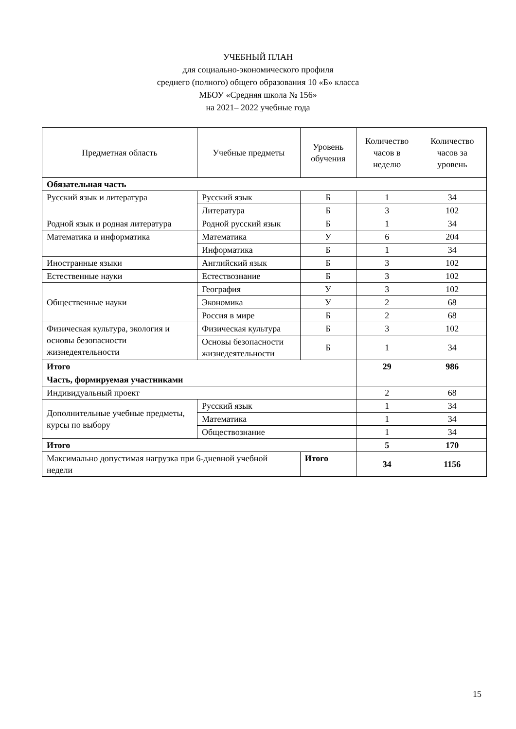УЧЕБНЫЙ ПЛАН
для социально-экономического профиля
среднего (полного) общего образования 10 «Б» класса
МБОУ «Средняя школа № 156»
на 2021– 2022 учебные года
| Предметная область | Учебные предметы | | Уровень обучения | Количество часов в неделю | Количество часов за уровень |
| --- | --- | --- | --- | --- | --- |
| Обязательная часть | | | | | |
| Русский язык и литература | Русский язык | | Б | 1 | 34 |
| | Литература | | Б | 3 | 102 |
| Родной язык и родная литература | Родной русский язык | | Б | 1 | 34 |
| Математика и информатика | Математика | | У | 6 | 204 |
| | Информатика | | Б | 1 | 34 |
| Иностранные языки | Английский язык | | Б | 3 | 102 |
| Естественные науки | Естествознание | | Б | 3 | 102 |
| Общественные науки | География | | У | 3 | 102 |
| | Экономика | | У | 2 | 68 |
| | Россия в мире | | Б | 2 | 68 |
| Физическая культура, экология и основы безопасности жизнедеятельности | Физическая культура | | Б | 3 | 102 |
| | Основы безопасности жизнедеятельности | | Б | 1 | 34 |
| Итого | | | | 29 | 986 |
| Часть, формируемая участниками | | | | | |
| Индивидуальный проект | | | | 2 | 68 |
| Дополнительные учебные предметы, курсы по выбору | Русский язык | | | 1 | 34 |
| | Математика | | | 1 | 34 |
| | Обществознание | | | 1 | 34 |
| Итого | | | | 5 | 170 |
| Максимально допустимая нагрузка при 6-дневной учебной недели | | Итого | | 34 | 1156 |
15